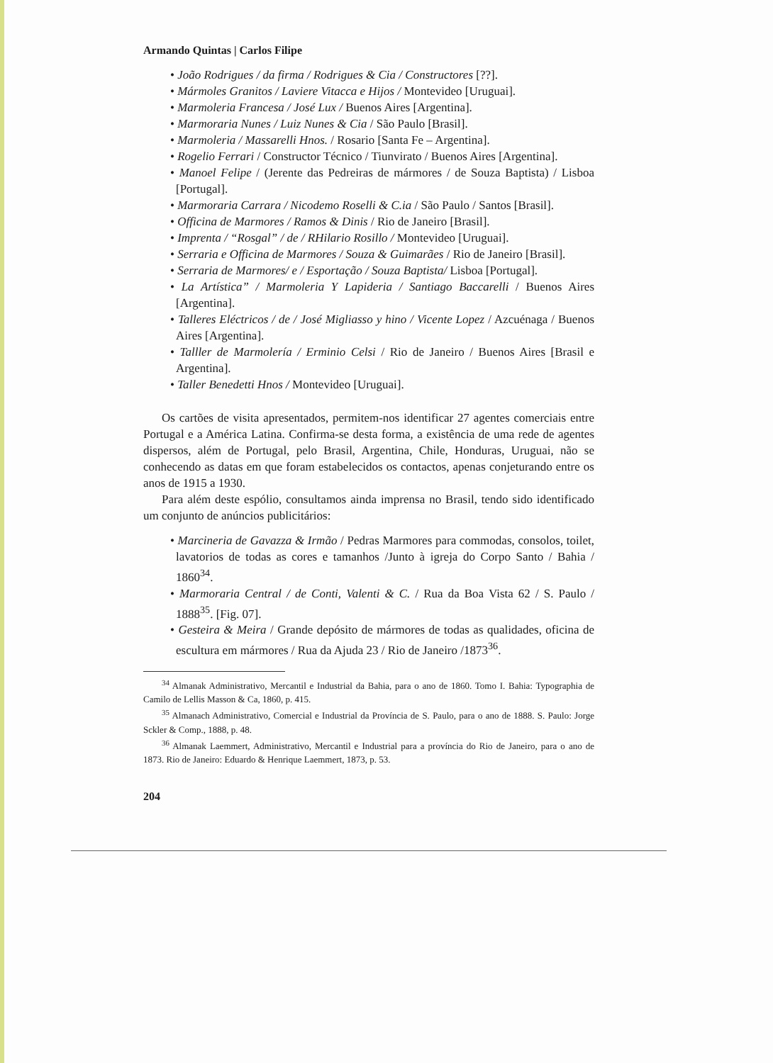Armando Quintas | Carlos Filipe
• João Rodrigues / da firma / Rodrigues & Cia / Constructores [??].
• Mármoles Granitos / Laviere Vitacca e Hijos / Montevideo [Uruguai].
• Marmoleria Francesa / José Lux / Buenos Aires [Argentina].
• Marmoraria Nunes / Luiz Nunes & Cia / São Paulo [Brasil].
• Marmoleria / Massarelli Hnos. / Rosario [Santa Fe – Argentina].
• Rogelio Ferrari / Constructor Técnico / Tiunvirato / Buenos Aires [Argentina].
• Manoel Felipe / (Jerente das Pedreiras de mármores / de Souza Baptista) / Lisboa [Portugal].
• Marmoraria Carrara / Nicodemo Roselli & C.ia / São Paulo / Santos [Brasil].
• Officina de Marmores / Ramos & Dinis / Rio de Janeiro [Brasil].
• Imprenta / “Rosgal” / de / RHilario Rosillo / Montevideo [Uruguai].
• Serraria e Officina de Marmores / Souza & Guimarães / Rio de Janeiro [Brasil].
• Serraria de Marmores/ e / Esportação / Souza Baptista/ Lisboa [Portugal].
• La Artística” / Marmoleria Y Lapideria / Santiago Baccarelli / Buenos Aires [Argentina].
• Talleres Eléctricos / de / José Migliasso y hino / Vicente Lopez / Azcuénaga / Buenos Aires [Argentina].
• Talller de Marmolería / Erminio Celsi / Rio de Janeiro / Buenos Aires [Brasil e Argentina].
• Taller Benedetti Hnos / Montevideo [Uruguai].
Os cartões de visita apresentados, permitem-nos identificar 27 agentes comerciais entre Portugal e a América Latina. Confirma-se desta forma, a existência de uma rede de agentes dispersos, além de Portugal, pelo Brasil, Argentina, Chile, Honduras, Uruguai, não se conhecendo as datas em que foram estabelecidos os contactos, apenas conjeturando entre os anos de 1915 a 1930.
Para além deste espólio, consultamos ainda imprensa no Brasil, tendo sido identificado um conjunto de anúncios publicitários:
• Marcineria de Gavazza & Irmão / Pedras Marmores para commodas, consolos, toilet, lavatorios de todas as cores e tamanhos /Junto à igreja do Corpo Santo / Bahia / 1860<sup>34</sup>.
• Marmoraria Central / de Conti, Valenti & C. / Rua da Boa Vista 62 / S. Paulo / 1888<sup>35</sup>. [Fig. 07].
• Gesteira & Meira / Grande depósito de mármores de todas as qualidades, oficina de escultura em mármores / Rua da Ajuda 23 / Rio de Janeiro /1873<sup>36</sup>.
<sup>34</sup> Almanak Administrativo, Mercantil e Industrial da Bahia, para o ano de 1860. Tomo I. Bahia: Typographia de Camilo de Lellis Masson & Ca, 1860, p. 415.
<sup>35</sup> Almanach Administrativo, Comercial e Industrial da Província de S. Paulo, para o ano de 1888. S. Paulo: Jorge Sckler & Comp., 1888, p. 48.
<sup>36</sup> Almanak Laemmert, Administrativo, Mercantil e Industrial para a província do Rio de Janeiro, para o ano de 1873. Rio de Janeiro: Eduardo & Henrique Laemmert, 1873, p. 53.
204